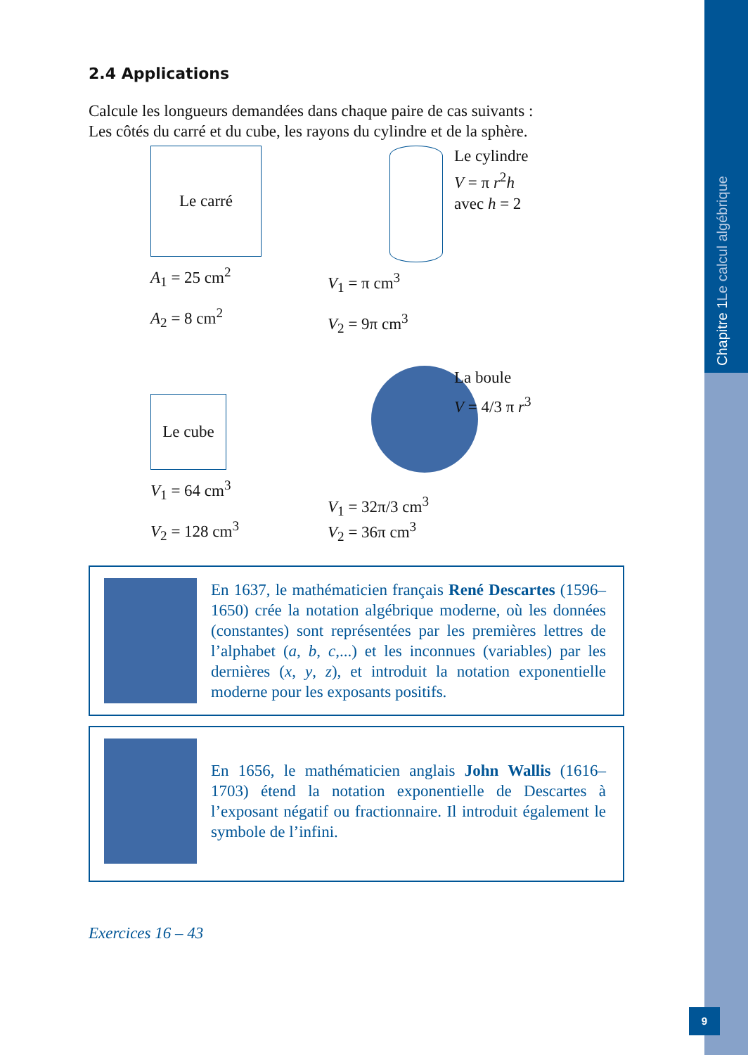Chapitre 1 Le calcul algébrique
2.4 Applications
Calcule les longueurs demandées dans chaque paire de cas suivants :
Les côtés du carré et du cube, les rayons du cylindre et de la sphère.
Le carré
A<sub>1</sub> = 25 cm<sup>2</sup>
A<sub>2</sub> = 8 cm<sup>2</sup>
V<sub>1</sub> = π cm<sup>3</sup>
V<sub>2</sub> = 9π cm<sup>3</sup>
Le cylindre
V = π r<sup>2</sup>h
avec h = 2
Le cube
V<sub>1</sub> = 64 cm<sup>3</sup>
V<sub>2</sub> = 128 cm<sup>3</sup>
V<sub>1</sub> = 32π/3 cm<sup>3</sup>
V<sub>2</sub> = 36π cm<sup>3</sup>
La boule
V = 4/3 π r<sup>3</sup>
En 1637, le mathématicien français René Descartes (1596–1650) crée la notation algébrique moderne, où les données (constantes) sont représentées par les premières lettres de l’alphabet (a, b, c,...) et les inconnues (variables) par les dernières (x, y, z), et introduit la notation exponentielle moderne pour les exposants positifs.
En 1656, le mathématicien anglais John Wallis (1616–1703) étend la notation exponentielle de Descartes à l’exposant négatif ou fractionnaire. Il introduit également le symbole de l’infini.
Exercices 16 – 43
9